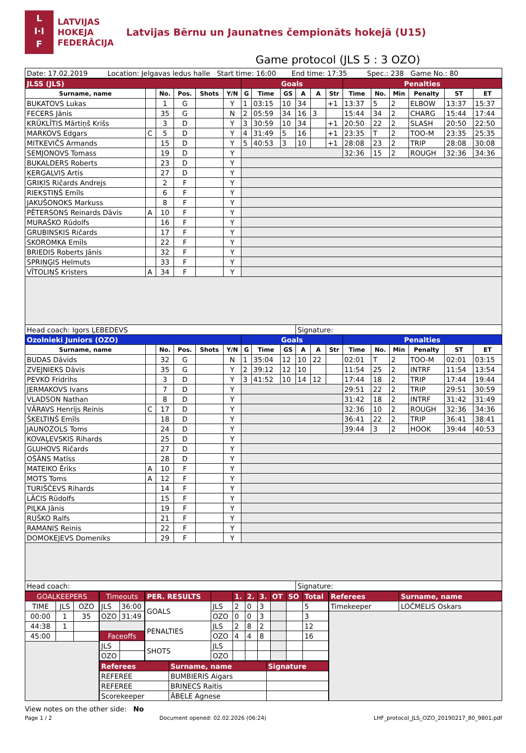L
I·I
F
LATVIJAS
HOKEJA
FEDERĀCIJA
Latvijas Bērnu un Jaunatnes čempionāts hokejā (U15)
Game protocol (JLS 5 : 3 OZO)
| Date: 17.02.2019 Location: Jelgavas ledus halle Start time: 16:00 End time: 17:35 Spec.: 238 Game No.: 80 |
| JLSS (JLS) | | | | | | Goals | | | | | | Penalties | | | | | |
| Surname, name | | No. | Pos. | Shots | Y/N | G | Time | GS | A | A | Str | Time | No. | Min | Penalty | ST | ET |
| BUKATOVS Lukas | | 1 | G | | Y | 1 | 03:15 | 10 | 34 | | +1 | 13:37 | 5 | 2 | ELBOW | 13:37 | 15:37 |
| FECERS Jānis | | 35 | G | | N | 2 | 05:59 | 34 | 16 | 3 | | 15:44 | 34 | 2 | CHARG | 15:44 | 17:44 |
| KRŪKLĪTIS Mārtiņš Krišs | | 3 | D | | Y | 3 | 30:59 | 10 | 34 | | +1 | 20:50 | 22 | 2 | SLASH | 20:50 | 22:50 |
| MARKOVS Edgars | C | 5 | D | | Y | 4 | 31:49 | 5 | 16 | | +1 | 23:35 | T | 2 | TOO-M | 23:35 | 25:35 |
| MITKEVIČS Armands | | 15 | D | | Y | 5 | 40:53 | 3 | 10 | | +1 | 28:08 | 23 | 2 | TRIP | 28:08 | 30:08 |
| SEMJONOVS Tomass | | 19 | D | | Y | | | | | | | 32:36 | 15 | 2 | ROUGH | 32:36 | 34:36 |
| BUKALDERS Roberts | | 23 | D | | Y | | | | | | | | | | | | |
| ĶERGALVIS Artis | | 27 | D | | Y | | | | | | | | | | | | |
| GRIĶIS Ričards Andrejs | | 2 | F | | Y | | | | | | | | | | | | |
| RIEKSTIŅŠ Emīls | | 6 | F | | Y | | | | | | | | | | | | |
| JAKUŠONOKS Markuss | | 8 | F | | Y | | | | | | | | | | | | |
| PĒTERSONS Reinards Dāvis | A | 10 | F | | Y | | | | | | | | | | | | |
| MURAŠKO Rūdolfs | | 16 | F | | Y | | | | | | | | | | | | |
| GRUBINSKIS Ričards | | 17 | F | | Y | | | | | | | | | | | | |
| SKOROMKA Emīls | | 22 | F | | Y | | | | | | | | | | | | |
| BRIEDIS Roberts Jānis | | 32 | F | | Y | | | | | | | | | | | | |
| SPRIŅĢIS Helmuts | | 33 | F | | Y | | | | | | | | | | | | |
| VĪTOLIŅŠ Kristers | A | 34 | F | | Y | | | | | | | | | | | | |
| Head coach: Igors ĻEBEDEVS | | | | | | | | | Signature: | | | | | | | | |
| Ozolnieki Juniors (OZO) | | | | | | Goals | | | | | | Penalties | | | | | |
| Surname, name | | No. | Pos. | Shots | Y/N | G | Time | GS | A | A | Str | Time | No. | Min | Penalty | ST | ET |
| BUDAS Dāvids | | 32 | G | | N | 1 | 35:04 | 12 | 10 | 22 | | 02:01 | T | 2 | TOO-M | 02:01 | 03:15 |
| ZVEJNIEKS Dāvis | | 35 | G | | Y | 2 | 39:12 | 12 | 10 | | | 11:54 | 25 | 2 | INTRF | 11:54 | 13:54 |
| PEVKO Fridrihs | | 3 | D | | Y | 3 | 41:52 | 10 | 14 | 12 | | 17:44 | 18 | 2 | TRIP | 17:44 | 19:44 |
| JERMAKOVS Ivans | | 7 | D | | Y | | | | | | | 29:51 | 22 | 2 | TRIP | 29:51 | 30:59 |
| VLADSON Nathan | | 8 | D | | Y | | | | | | | 31:42 | 18 | 2 | INTRF | 31:42 | 31:49 |
| VĀRAVS Henrijs Reinis | C | 17 | D | | Y | | | | | | | 32:36 | 10 | 2 | ROUGH | 32:36 | 34:36 |
| ŠĶELTIŅŠ Emīls | | 18 | D | | Y | | | | | | | 36:41 | 22 | 2 | TRIP | 36:41 | 38:41 |
| JAUNOZOLS Toms | | 24 | D | | Y | | | | | | | 39:44 | 3 | 2 | HOOK | 39:44 | 40:53 |
| KOVAĻEVSKIS Rihards | | 25 | D | | Y | | | | | | | | | | | | |
| GLUHOVS Ričards | | 27 | D | | Y | | | | | | | | | | | | |
| OŠĀNS Matīss | | 28 | D | | Y | | | | | | | | | | | | |
| MATEIKO Ēriks | A | 10 | F | | Y | | | | | | | | | | | | |
| MOTS Toms | A | 12 | F | | Y | | | | | | | | | | | | |
| TURIŠČEVS Rihards | | 14 | F | | Y | | | | | | | | | | | | |
| LĀCIS Rūdolfs | | 15 | F | | Y | | | | | | | | | | | | |
| PIĻKA Jānis | | 19 | F | | Y | | | | | | | | | | | | |
| RUŠKO Ralfs | | 21 | F | | Y | | | | | | | | | | | | |
| RAMANIS Reinis | | 22 | F | | Y | | | | | | | | | | | | |
| DOMOKEJEVS Domeniks | | 29 | F | | Y | | | | | | | | | | | | |
| Head coach: | | | | | | | | | Signature: | | | | | | | | |
| GOALKEEPERS | | |
| TIME | JLS | OZO |
| 00:00 | 1 | 35 |
| 44:38 | 1 | |
| 45:00 | | |
| Timeouts | |
| JLS | 36:00 |
| OZO | 31:49 |
| Faceoffs | |
| JLS | |
| OZO | |
| PER. RESULTS | | 1. | 2. | 3. | OT | SO | Total |
| GOALS | JLS | 2 | 0 | 3 | | | 5 |
| | OZO | 0 | 0 | 3 | | | 3 |
| PENALTIES | JLS | 2 | 8 | 2 | | | 12 |
| | OZO | 4 | 4 | 8 | | | 16 |
| SHOTS | JLS | | | | | | |
| | OZO | | | | | | |
| Referees | Surname, name | Signature |
| REFEREE | BUMBIERIS Aigars | |
| REFEREE | BRIŅECS Raitis | |
| Scorekeeper | ĀBELE Agnese | |
| Referees | Surname, name |
| Timekeeper | LOČMELIS Oskars |
View notes on the other side: No
Page 1 / 2 Document opened: 02.02.2026 (06:24) LHF_protocol_JLS_OZO_20190217_80_9801.pdf